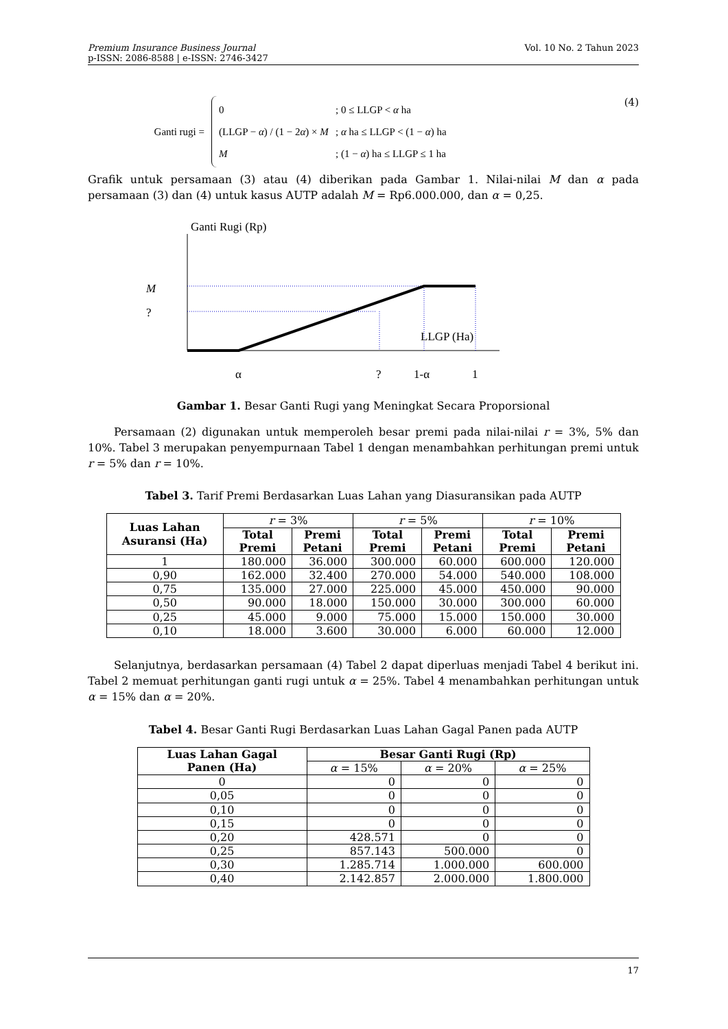Premium Insurance Business Journal
p-ISSN: 2086-8588 | e-ISSN: 2746-3427
Vol. 10 No. 2 Tahun 2023
Ganti rugi =
0; 0 ≤ LLGP < α ha
(LLGP − α) / (1 − 2α) × M; α ha ≤ LLGP < (1 − α) ha
M; (1 − α) ha ≤ LLGP ≤ 1 ha
(4)
Grafik untuk persamaan (3) atau (4) diberikan pada Gambar 1. Nilai-nilai M dan α pada persamaan (3) dan (4) untuk kasus AUTP adalah M = Rp6.000.000, dan α = 0,25.
Ganti Rugi (Rp)
M
?
LLGP (Ha)
α
?
1-α
1
Gambar 1. Besar Ganti Rugi yang Meningkat Secara Proporsional
Persamaan (2) digunakan untuk memperoleh besar premi pada nilai-nilai r = 3%, 5% dan 10%. Tabel 3 merupakan penyempurnaan Tabel 1 dengan menambahkan perhitungan premi untuk r = 5% dan r = 10%.
Tabel 3. Tarif Premi Berdasarkan Luas Lahan yang Diasuransikan pada AUTP
| Luas Lahan Asuransi (Ha) | r = 3% | | r = 5% | | r = 10% | |
| --- | --- | --- | --- | --- | --- | --- |
| | Total Premi | Premi Petani | Total Premi | Premi Petani | Total Premi | Premi Petani |
| 1 | 180.000 | 36.000 | 300.000 | 60.000 | 600.000 | 120.000 |
| 0,90 | 162.000 | 32.400 | 270.000 | 54.000 | 540.000 | 108.000 |
| 0,75 | 135.000 | 27.000 | 225.000 | 45.000 | 450.000 | 90.000 |
| 0,50 | 90.000 | 18.000 | 150.000 | 30.000 | 300.000 | 60.000 |
| 0,25 | 45.000 | 9.000 | 75.000 | 15.000 | 150.000 | 30.000 |
| 0,10 | 18.000 | 3.600 | 30.000 | 6.000 | 60.000 | 12.000 |
Selanjutnya, berdasarkan persamaan (4) Tabel 2 dapat diperluas menjadi Tabel 4 berikut ini. Tabel 2 memuat perhitungan ganti rugi untuk α = 25%. Tabel 4 menambahkan perhitungan untuk α = 15% dan α = 20%.
Tabel 4. Besar Ganti Rugi Berdasarkan Luas Lahan Gagal Panen pada AUTP
| Luas Lahan Gagal Panen (Ha) | Besar Ganti Rugi (Rp) | | |
| --- | --- | --- | --- |
| | α = 15% | α = 20% | α = 25% |
| 0 | 0 | 0 | 0 |
| 0,05 | 0 | 0 | 0 |
| 0,10 | 0 | 0 | 0 |
| 0,15 | 0 | 0 | 0 |
| 0,20 | 428.571 | 0 | 0 |
| 0,25 | 857.143 | 500.000 | 0 |
| 0,30 | 1.285.714 | 1.000.000 | 600.000 |
| 0,40 | 2.142.857 | 2.000.000 | 1.800.000 |
17